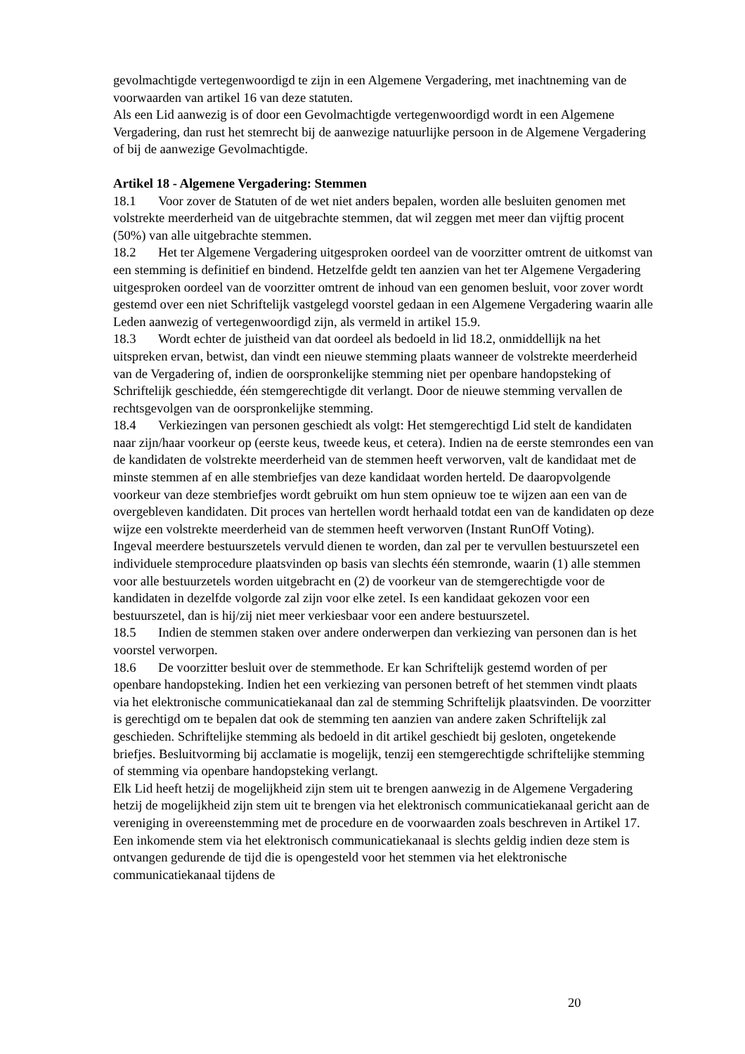gevolmachtigde vertegenwoordigd te zijn in een Algemene Vergadering, met inachtneming van de voorwaarden van artikel 16 van deze statuten.
Als een Lid aanwezig is of door een Gevolmachtigde vertegenwoordigd wordt in een Algemene Vergadering, dan rust het stemrecht bij de aanwezige natuurlijke persoon in de Algemene Vergadering of bij de aanwezige Gevolmachtigde.
Artikel 18 - Algemene Vergadering: Stemmen
18.1 Voor zover de Statuten of de wet niet anders bepalen, worden alle besluiten genomen met volstrekte meerderheid van de uitgebrachte stemmen, dat wil zeggen met meer dan vijftig procent (50%) van alle uitgebrachte stemmen.
18.2 Het ter Algemene Vergadering uitgesproken oordeel van de voorzitter omtrent de uitkomst van een stemming is definitief en bindend. Hetzelfde geldt ten aanzien van het ter Algemene Vergadering uitgesproken oordeel van de voorzitter omtrent de inhoud van een genomen besluit, voor zover wordt gestemd over een niet Schriftelijk vastgelegd voorstel gedaan in een Algemene Vergadering waarin alle Leden aanwezig of vertegenwoordigd zijn, als vermeld in artikel 15.9.
18.3 Wordt echter de juistheid van dat oordeel als bedoeld in lid 18.2, onmiddellijk na het uitspreken ervan, betwist, dan vindt een nieuwe stemming plaats wanneer de volstrekte meerderheid van de Vergadering of, indien de oorspronkelijke stemming niet per openbare handopsteking of Schriftelijk geschiedde, één stemgerechtigde dit verlangt. Door de nieuwe stemming vervallen de rechtsgevolgen van de oorspronkelijke stemming.
18.4 Verkiezingen van personen geschiedt als volgt: Het stemgerechtigd Lid stelt de kandidaten naar zijn/haar voorkeur op (eerste keus, tweede keus, et cetera). Indien na de eerste stemrondes een van de kandidaten de volstrekte meerderheid van de stemmen heeft verworven, valt de kandidaat met de minste stemmen af en alle stembriefjes van deze kandidaat worden herteld. De daaropvolgende voorkeur van deze stembriefjes wordt gebruikt om hun stem opnieuw toe te wijzen aan een van de overgebleven kandidaten. Dit proces van hertellen wordt herhaald totdat een van de kandidaten op deze wijze een volstrekte meerderheid van de stemmen heeft verworven (Instant RunOff Voting).
Ingeval meerdere bestuurszetels vervuld dienen te worden, dan zal per te vervullen bestuurszetel een individuele stemprocedure plaatsvinden op basis van slechts één stemronde, waarin (1) alle stemmen voor alle bestuurzetels worden uitgebracht en (2) de voorkeur van de stemgerechtigde voor de kandidaten in dezelfde volgorde zal zijn voor elke zetel. Is een kandidaat gekozen voor een bestuurszetel, dan is hij/zij niet meer verkiesbaar voor een andere bestuurszetel.
18.5 Indien de stemmen staken over andere onderwerpen dan verkiezing van personen dan is het voorstel verworpen.
18.6 De voorzitter besluit over de stemmethode. Er kan Schriftelijk gestemd worden of per openbare handopsteking. Indien het een verkiezing van personen betreft of het stemmen vindt plaats via het elektronische communicatiekanaal dan zal de stemming Schriftelijk plaatsvinden. De voorzitter is gerechtigd om te bepalen dat ook de stemming ten aanzien van andere zaken Schriftelijk zal geschieden. Schriftelijke stemming als bedoeld in dit artikel geschiedt bij gesloten, ongetekende briefjes. Besluitvorming bij acclamatie is mogelijk, tenzij een stemgerechtigde schriftelijke stemming of stemming via openbare handopsteking verlangt.
Elk Lid heeft hetzij de mogelijkheid zijn stem uit te brengen aanwezig in de Algemene Vergadering hetzij de mogelijkheid zijn stem uit te brengen via het elektronisch communicatiekanaal gericht aan de vereniging in overeenstemming met de procedure en de voorwaarden zoals beschreven in Artikel 17. Een inkomende stem via het elektronisch communicatiekanaal is slechts geldig indien deze stem is ontvangen gedurende de tijd die is opengesteld voor het stemmen via het elektronische communicatiekanaal tijdens de
20